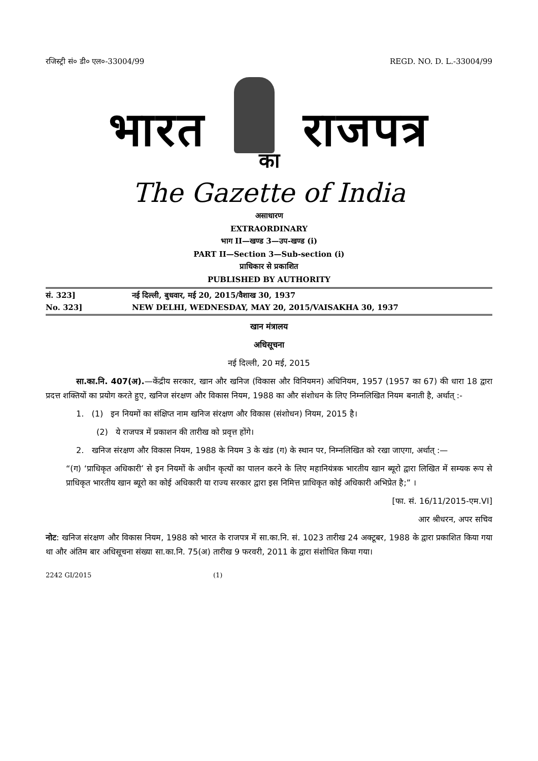रजिस्ट्री सं० डी० एल०-33004/99 REGD. NO. D. L.-33004/99
भारत राजपत्र
का
The Gazette of India
असाधारण
EXTRAORDINARY
भाग II—खण्ड 3—उप-खण्ड (i)
PART II—Section 3—Sub-section (i)
प्राधिकार से प्रकाशित
PUBLISHED BY AUTHORITY
सं. 323] नई दिल्ली, बुधवार, मई 20, 2015/वैशाख 30, 1937
No. 323] NEW DELHI, WEDNESDAY, MAY 20, 2015/VAISAKHA 30, 1937
खान मंत्रालय
अधिसूचना
नई दिल्ली, 20 मई, 2015
सा.का.नि. 407(अ).—केंद्रीय सरकार, खान और खनिज (विकास और विनियमन) अधिनियम, 1957 (1957 का 67) की धारा 18 द्वारा प्रदत्त शक्तियों का प्रयोग करते हुए, खनिज संरक्षण और विकास नियम, 1988 का और संशोधन के लिए निम्नलिखित नियम बनाती है, अर्थात् :-
1. (1) इन नियमों का संक्षिप्त नाम खनिज संरक्षण और विकास (संशोधन) नियम, 2015 है।
(2) ये राजपत्र में प्रकाशन की तारीख को प्रवृत्त होंगे।
2. खनिज संरक्षण और विकास नियम, 1988 के नियम 3 के खंड (ग) के स्थान पर, निम्नलिखित को रखा जाएगा, अर्थात् :—
“(ग) ‘प्राधिकृत अधिकारी’ से इन नियमों के अधीन कृत्यों का पालन करने के लिए महानियंत्रक भारतीय खान ब्यूरो द्वारा लिखित में सम्यक रूप से प्राधिकृत भारतीय खान ब्यूरो का कोई अधिकारी या राज्य सरकार द्वारा इस निमित्त प्राधिकृत कोई अधिकारी अभिप्रेत है;” ।
[फा. सं. 16/11/2015-एम.VI]
आर श्रीधरन, अपर सचिव
नोट: खनिज संरक्षण और विकास नियम, 1988 को भारत के राजपत्र में सा.का.नि. सं. 1023 तारीख 24 अक्टूबर, 1988 के द्वारा प्रकाशित किया गया था और अंतिम बार अधिसूचना संख्या सा.का.नि. 75(अ) तारीख 9 फरवरी, 2011 के द्वारा संशोधित किया गया।
2242 GI/2015 (1)